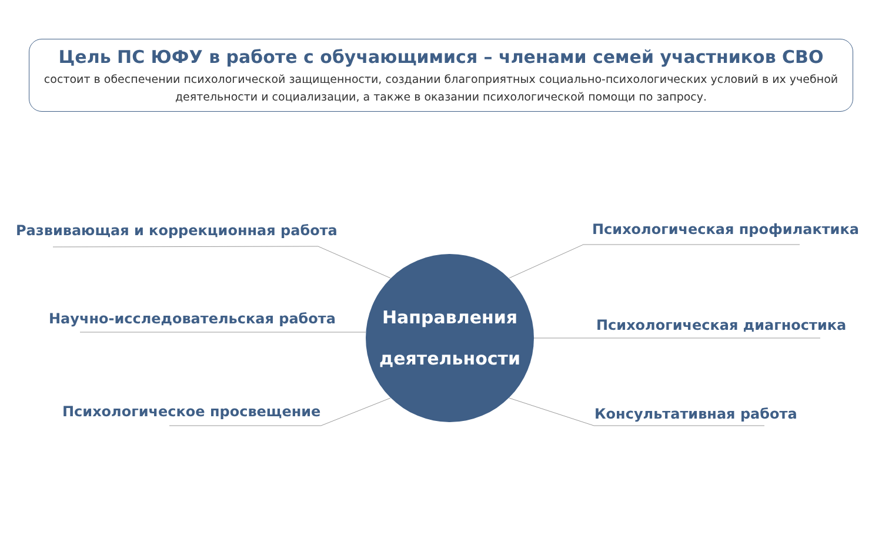Цель ПС ЮФУ в работе с обучающимися – членами семей участников СВО
состоит в обеспечении психологической защищенности, создании благоприятных социально-психологических условий в их учебной деятельности и социализации, а также в оказании психологической помощи по запросу.
Развивающая и коррекционная работа Психологическая профилактика
Научно-исследовательская работа Психологическая диагностика
Психологическое просвещение Консультативная работа
Направления
деятельности